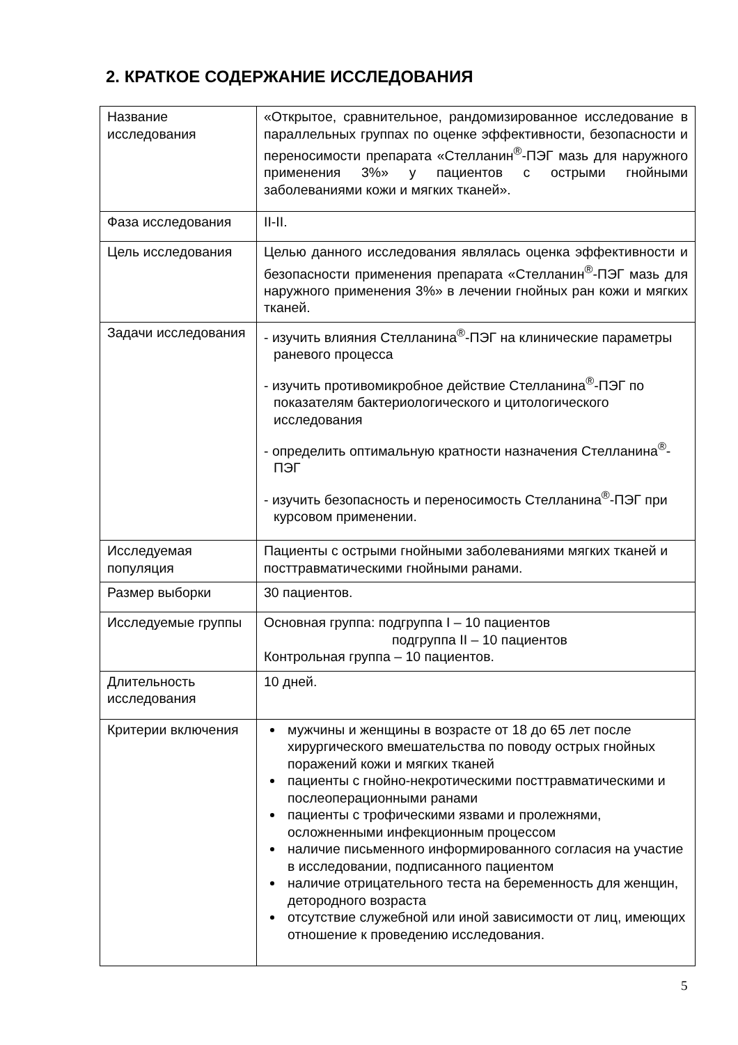2. КРАТКОЕ СОДЕРЖАНИЕ ИССЛЕДОВАНИЯ
| Название исследования | «Открытое, сравнительное, рандомизированное исследование в параллельных группах по оценке эффективности, безопасности и переносимости препарата «Стелланин<sup>®</sup>-ПЭГ мазь для наружного применения 3%» у пациентов с острыми гнойными заболеваниями кожи и мягких тканей». |
| Фаза исследования | II-II. |
| Цель исследования | Целью данного исследования являлась оценка эффективности и безопасности применения препарата «Стелланин<sup>®</sup>-ПЭГ мазь для наружного применения 3%» в лечении гнойных ран кожи и мягких тканей. |
| Задачи исследования | - изучить влияния Стелланина<sup>®</sup>-ПЭГ на клинические параметры раневого процесса - изучить противомикробное действие Стелланина<sup>®</sup>-ПЭГ по показателям бактериологического и цитологического исследования - определить оптимальную кратности назначения Стелланина<sup>®</sup>-ПЭГ - изучить безопасность и переносимость Стелланина<sup>®</sup>-ПЭГ при курсовом применении. |
| Исследуемая популяция | Пациенты с острыми гнойными заболеваниями мягких тканей и посттравматическими гнойными ранами. |
| Размер выборки | 30 пациентов. |
| Исследуемые группы | Основная группа: подгруппа I – 10 пациентов подгруппа II – 10 пациентов Контрольная группа – 10 пациентов. |
| Длительность исследования | 10 дней. |
| Критерии включения | мужчины и женщины в возрасте от 18 до 65 лет после хирургического вмешательства по поводу острых гнойных поражений кожи и мягких тканей пациенты с гнойно-некротическими посттравматическими и послеоперационными ранами пациенты с трофическими язвами и пролежнями, осложненными инфекционным процессом наличие письменного информированного согласия на участие в исследовании, подписанного пациентом наличие отрицательного теста на беременность для женщин, детородного возраста отсутствие служебной или иной зависимости от лиц, имеющих отношение к проведению исследования. |
5